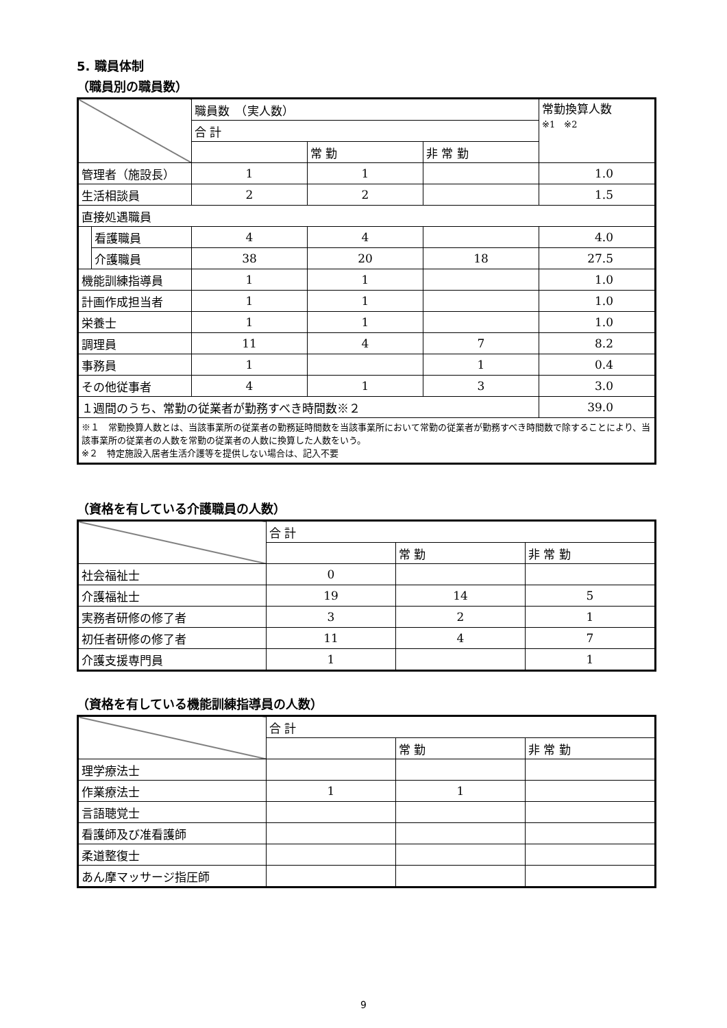5. 職員体制
（職員別の職員数）
| | | 職員数 （実人数） | | | 常勤換算人数 ※1 ※2 |
| --- | --- | --- | --- | --- | --- |
| | | 合 計 | | | |
| | | | 常 勤 | 非 常 勤 | |
| 管理者（施設長） | | 1 | 1 | | 1.0 |
| 生活相談員 | | 2 | 2 | | 1.5 |
| 直接処遇職員 | | | | | |
| | 看護職員 | 4 | 4 | | 4.0 |
| | 介護職員 | 38 | 20 | 18 | 27.5 |
| 機能訓練指導員 | | 1 | 1 | | 1.0 |
| 計画作成担当者 | | 1 | 1 | | 1.0 |
| 栄養士 | | 1 | 1 | | 1.0 |
| 調理員 | | 11 | 4 | 7 | 8.2 |
| 事務員 | | 1 | | 1 | 0.4 |
| その他従事者 | | 4 | 1 | 3 | 3.0 |
| １週間のうち、常勤の従業者が勤務すべき時間数※２ | | | | | 39.0 |
| ※１ 常勤換算人数とは、当該事業所の従業者の勤務延時間数を当該事業所において常勤の従業者が勤務すべき時間数で除することにより、当該事業所の従業者の人数を常勤の従業者の人数に換算した人数をいう。 ※２ 特定施設入居者生活介護等を提供しない場合は、記入不要 | | | | | |
（資格を有している介護職員の人数）
| | 合 計 | | |
| --- | --- | --- | --- |
| | | 常 勤 | 非 常 勤 |
| 社会福祉士 | 0 | | |
| 介護福祉士 | 19 | 14 | 5 |
| 実務者研修の修了者 | 3 | 2 | 1 |
| 初任者研修の修了者 | 11 | 4 | 7 |
| 介護支援専門員 | 1 | | 1 |
（資格を有している機能訓練指導員の人数）
| | 合 計 | | |
| --- | --- | --- | --- |
| | | 常 勤 | 非 常 勤 |
| 理学療法士 | | | |
| 作業療法士 | 1 | 1 | |
| 言語聴覚士 | | | |
| 看護師及び准看護師 | | | |
| 柔道整復士 | | | |
| あん摩マッサージ指圧師 | | | |
9